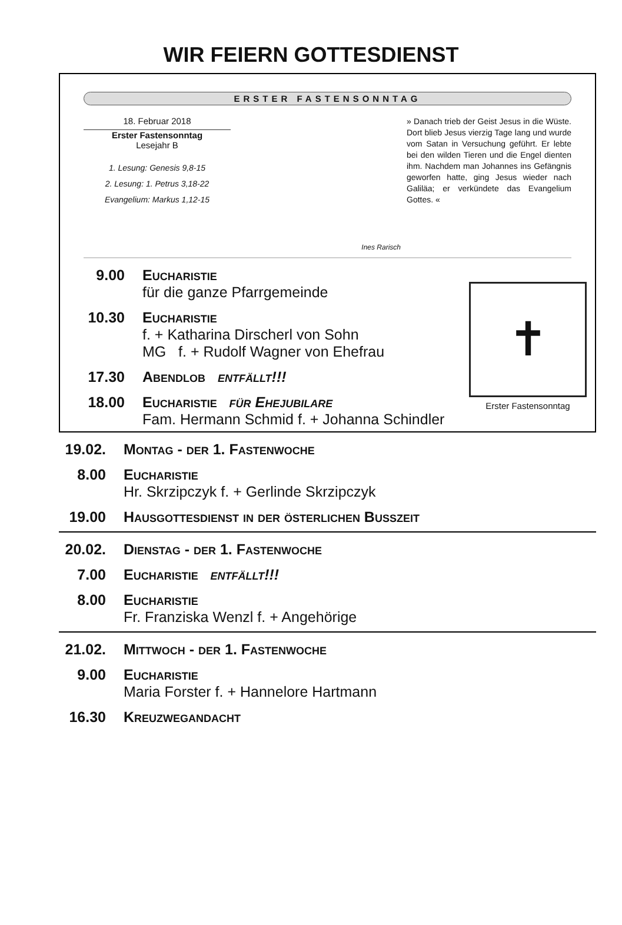WIR FEIERN GOTTESDIENST
ERSTER FASTENSONNTAG
18. Februar 2018
Erster Fastensonntag
Lesejahr B
1. Lesung: Genesis 9,8-15
2. Lesung: 1. Petrus 3,18-22
Evangelium: Markus 1,12-15
Ines Rarisch
» Danach trieb der Geist Jesus in die Wüste. Dort blieb Jesus vierzig Tage lang und wurde vom Satan in Versuchung geführt. Er lebte bei den wilden Tieren und die Engel dienten ihm. Nachdem man Johannes ins Gefängnis geworfen hatte, ging Jesus wieder nach Galiläa; er verkündete das Evangelium Gottes. «
✝
Erster Fastensonntag
9.00 Eucharistie
für die ganze Pfarrgemeinde
10.30 Eucharistie
f. + Katharina Dirscherl von Sohn
MG f. + Rudolf Wagner von Ehefrau
17.30 Abendlob entfällt!!!
18.00 Eucharistie für Ehejubilare
Fam. Hermann Schmid f. + Johanna Schindler
19.02. Montag - der 1. Fastenwoche
8.00 Eucharistie
Hr. Skrzipczyk f. + Gerlinde Skrzipczyk
19.00 Hausgottesdienst in der österlichen Bußzeit
20.02. Dienstag - der 1. Fastenwoche
7.00 Eucharistie entfällt!!!
8.00 Eucharistie
Fr. Franziska Wenzl f. + Angehörige
21.02. Mittwoch - der 1. Fastenwoche
9.00 Eucharistie
Maria Forster f. + Hannelore Hartmann
16.30 Kreuzwegandacht